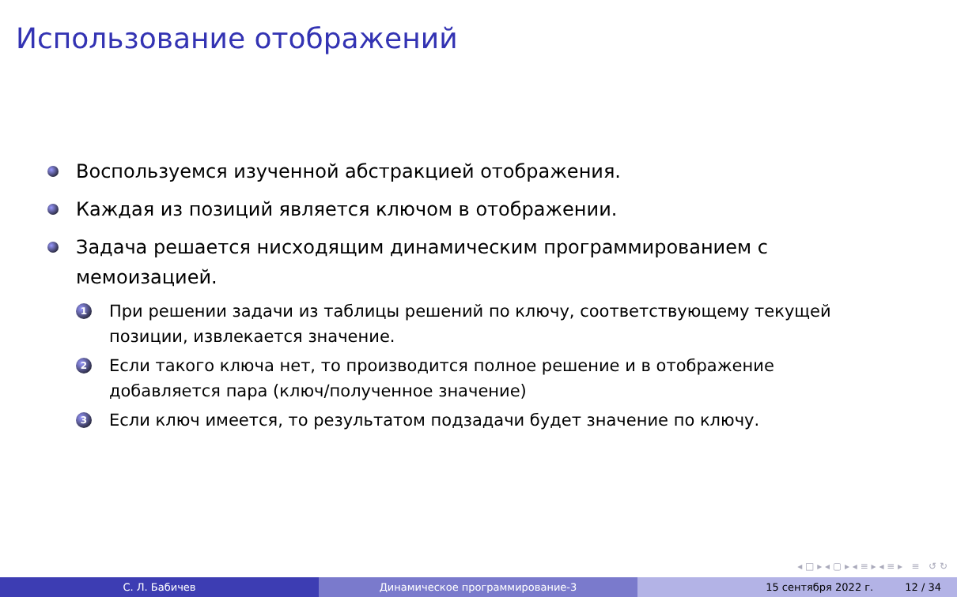Использование отображений
Воспользуемся изученной абстракцией отображения.
Каждая из позиций является ключом в отображении.
Задача решается нисходящим динамическим программированием с мемоизацией.
1 При решении задачи из таблицы решений по ключу, соответствующему текущей позиции, извлекается значение.
2 Если такого ключа нет, то производится полное решение и в отображение добавляется пара (ключ/полученное значение)
3 Если ключ имеется, то результатом подзадачи будет значение по ключу.
◂ □ ▸ ◂ ▢ ▸ ◂ ≡ ▸ ◂ ≡ ▸ ≡ ↺ ↻
С. Л. Бабичев Динамическое программирование-3 15 сентября 2022 г. 12 / 34